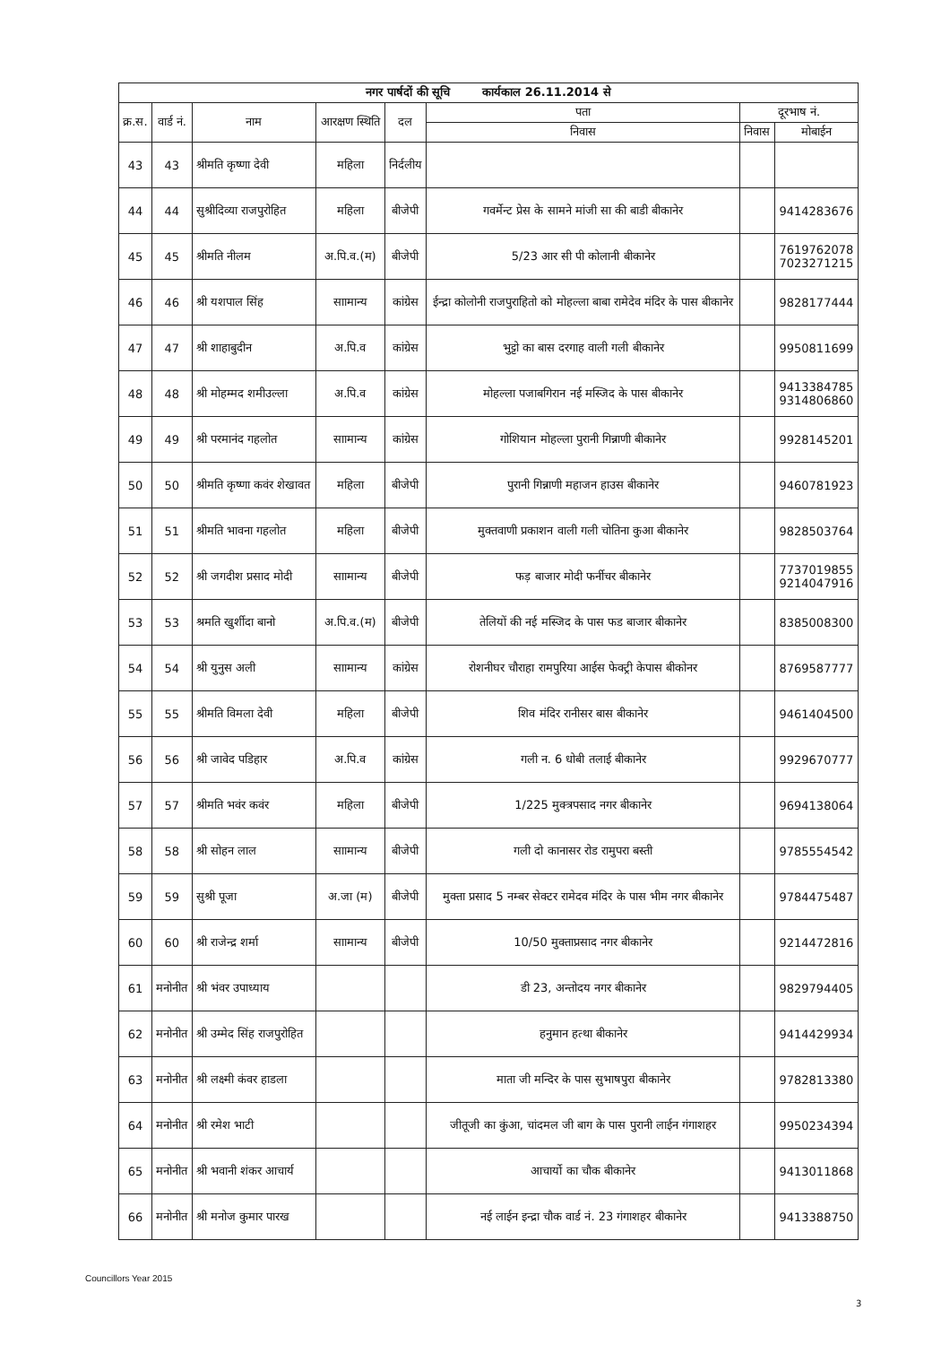| नगर पार्षदों की सूचि कार्यकाल 26.11.2014 से | | | | | | | |
| --- | --- | --- | --- | --- | --- | --- | --- |
| क्र.स. | वार्ड नं. | नाम | आरक्षण स्थिति | दल | पता | दूरभाष नं. | |
| | | | | | निवास | निवास | मोबाईन |
| 43 | 43 | श्रीमति कृष्णा देवी | महिला | निर्दलीय | | | |
| 44 | 44 | सुश्रीदिव्या राजपुरोहित | महिला | बीजेपी | गवर्मेन्ट प्रेस के सामने मांजी सा की बाडी बीकानेर | | 9414283676 |
| 45 | 45 | श्रीमति नीलम | अ.पि.व.(म) | बीजेपी | 5/23 आर सी पी कोलानी बीकानेर | | 7619762078 7023271215 |
| 46 | 46 | श्री यशपाल सिंह | साामान्य | कांग्रेस | ईन्द्रा कोलोनी राजपुराहितो को मोहल्ला बाबा रामेदेव मंदिर के पास बीकानेर | | 9828177444 |
| 47 | 47 | श्री शाहाबुदीन | अ.पि.व | कांग्रेस | भुट्टो का बास दरगाह वाली गली बीकानेर | | 9950811699 |
| 48 | 48 | श्री मोहम्मद शमीउल्ला | अ.पि.व | कांग्रेस | मोहल्ला पजाबगिरान नई मस्जिद के पास बीकानेर | | 9413384785 9314806860 |
| 49 | 49 | श्री परमानंद गहलोत | साामान्य | कांग्रेस | गोशियान मोहल्ला पुरानी गिन्नाणी बीकानेर | | 9928145201 |
| 50 | 50 | श्रीमति कृष्णा कवंर शेखावत | महिला | बीजेपी | पुरानी गिन्नाणी महाजन हाउस बीकानेर | | 9460781923 |
| 51 | 51 | श्रीमति भावना गहलोत | महिला | बीजेपी | मुक्तवाणी प्रकाशन वाली गली चोतिना कुआ बीकानेर | | 9828503764 |
| 52 | 52 | श्री जगदीश प्रसाद मोदी | साामान्य | बीजेपी | फड़ बाजार मोदी फर्नीचर बीकानेर | | 7737019855 9214047916 |
| 53 | 53 | श्रमति खुर्शीदा बानो | अ.पि.व.(म) | बीजेपी | तेलियों की नई मस्जिद के पास फड बाजार बीकानेर | | 8385008300 |
| 54 | 54 | श्री युनुस अली | साामान्य | कांग्रेस | रोशनीघर चौराहा रामपुरिया आईस फेक्ट्री केपास बीकोनर | | 8769587777 |
| 55 | 55 | श्रीमति विमला देवी | महिला | बीजेपी | शिव मंदिर रानीसर बास बीकानेर | | 9461404500 |
| 56 | 56 | श्री जावेद पडिहार | अ.पि.व | कांग्रेस | गली न. 6 धोबी तलाई बीकानेर | | 9929670777 |
| 57 | 57 | श्रीमति भवंर कवंर | महिला | बीजेपी | 1/225 मुक्त्रपसाद नगर बीकानेर | | 9694138064 |
| 58 | 58 | श्री सोहन लाल | साामान्य | बीजेपी | गली दो कानासर रोड रामुपरा बस्ती | | 9785554542 |
| 59 | 59 | सुश्री पूजा | अ.जा (म) | बीजेपी | मुक्ता प्रसाद 5 नम्बर सेक्टर रामेदव मंदिर के पास भीम नगर बीकानेर | | 9784475487 |
| 60 | 60 | श्री राजेन्द्र शर्मा | साामान्य | बीजेपी | 10/50 मुक्ताप्रसाद नगर बीकानेर | | 9214472816 |
| 61 | मनोनीत | श्री भंवर उपाध्याय | | | डी 23, अन्तोदय नगर बीकानेर | | 9829794405 |
| 62 | मनोनीत | श्री उम्मेद सिंह राजपुरोहित | | | हनुमान हत्था बीकानेर | | 9414429934 |
| 63 | मनोनीत | श्री लक्ष्मी कंवर हाडला | | | माता जी मन्दिर के पास सुभाषपुरा बीकानेर | | 9782813380 |
| 64 | मनोनीत | श्री रमेश भाटी | | | जीतूजी का कुंआ, चांदमल जी बाग के पास पुरानी लाईन गंगाशहर | | 9950234394 |
| 65 | मनोनीत | श्री भवानी शंकर आचार्य | | | आचार्यो का चौक बीकानेर | | 9413011868 |
| 66 | मनोनीत | श्री मनोज कुमार पारख | | | नई लाईन इन्द्रा चौक वार्ड नं. 23 गंगाशहर बीकानेर | | 9413388750 |
Councillors Year 2015
3